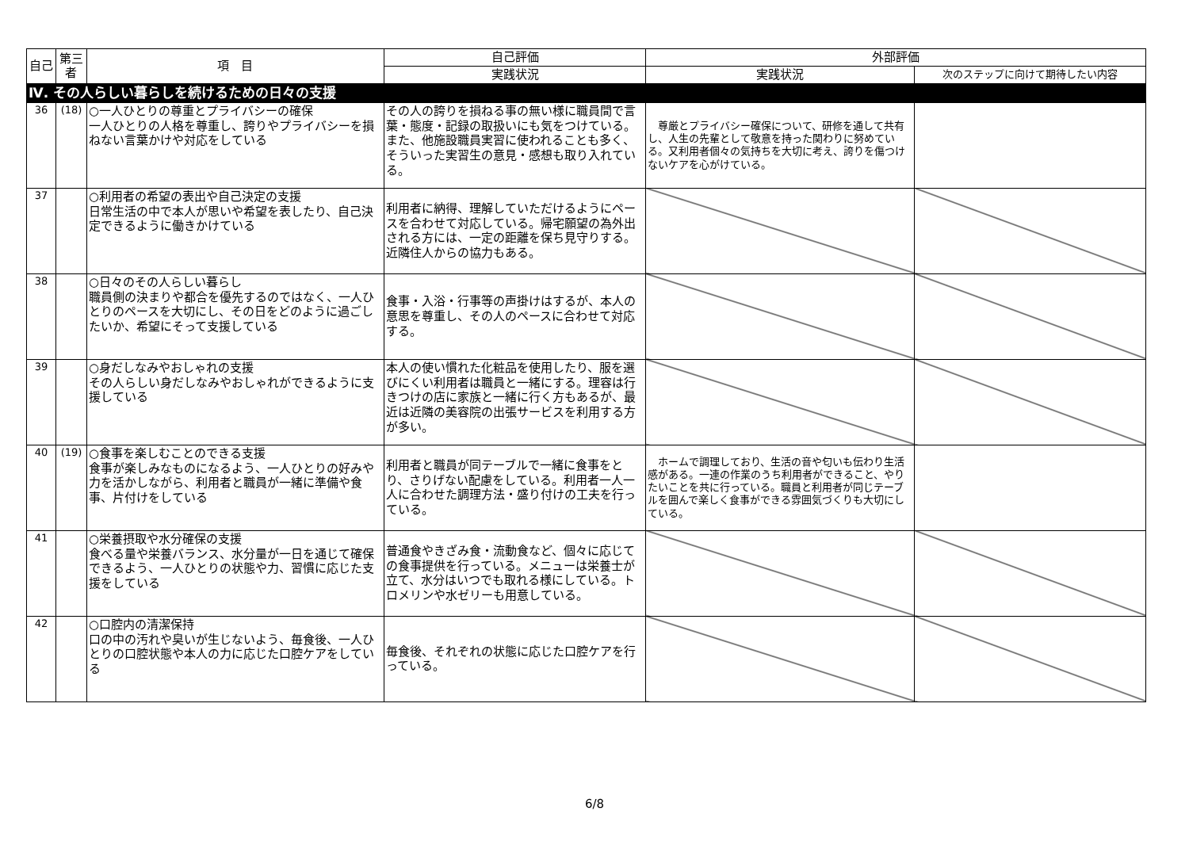| 自己 | 第三者 | 項 目 | 自己評価 | 外部評価 | |
| --- | --- | --- | --- | --- | --- |
| | | | 実践状況 | 実践状況 | 次のステップに向けて期待したい内容 |
| Ⅳ. その人らしい暮らしを続けるための日々の支援 | | | | | |
| 36 | (18) | ○一人ひとりの尊重とプライバシーの確保 一人ひとりの人格を尊重し、誇りやプライバシーを損ねない言葉かけや対応をしている | その人の誇りを損ねる事の無い様に職員間で言葉・態度・記録の取扱いにも気をつけている。また、他施設職員実習に使われることも多く、そういった実習生の意見・感想も取り入れている。 | 尊厳とプライバシー確保について、研修を通して共有し、人生の先輩として敬意を持った関わりに努めている。又利用者個々の気持ちを大切に考え、誇りを傷つけないケアを心がけている。 | |
| 37 | | ○利用者の希望の表出や自己決定の支援 日常生活の中で本人が思いや希望を表したり、自己決定できるように働きかけている | 利用者に納得、理解していただけるようにペースを合わせて対応している。帰宅願望の為外出される方には、一定の距離を保ち見守りする。近隣住人からの協力もある。 | | |
| 38 | | ○日々のその人らしい暮らし 職員側の決まりや都合を優先するのではなく、一人ひとりのペースを大切にし、その日をどのように過ごしたいか、希望にそって支援している | 食事・入浴・行事等の声掛けはするが、本人の意思を尊重し、その人のペースに合わせて対応する。 | | |
| 39 | | ○身だしなみやおしゃれの支援 その人らしい身だしなみやおしゃれができるように支援している | 本人の使い慣れた化粧品を使用したり、服を選びにくい利用者は職員と一緒にする。理容は行きつけの店に家族と一緒に行く方もあるが、最近は近隣の美容院の出張サービスを利用する方が多い。 | | |
| 40 | (19) | ○食事を楽しむことのできる支援 食事が楽しみなものになるよう、一人ひとりの好みや力を活かしながら、利用者と職員が一緒に準備や食事、片付けをしている | 利用者と職員が同テーブルで一緒に食事をとり、さりげない配慮をしている。利用者一人一人に合わせた調理方法・盛り付けの工夫を行っている。 | ホームで調理しており、生活の音や匂いも伝わり生活感がある。一連の作業のうち利用者ができること、やりたいことを共に行っている。職員と利用者が同じテーブルを囲んで楽しく食事ができる雰囲気づくりも大切にしている。 | |
| 41 | | ○栄養摂取や水分確保の支援 食べる量や栄養バランス、水分量が一日を通じて確保できるよう、一人ひとりの状態や力、習慣に応じた支援をしている | 普通食やきざみ食・流動食など、個々に応じての食事提供を行っている。メニューは栄養士が立て、水分はいつでも取れる様にしている。トロメリンや水ゼリーも用意している。 | | |
| 42 | | ○口腔内の清潔保持 口の中の汚れや臭いが生じないよう、毎食後、一人ひとりの口腔状態や本人の力に応じた口腔ケアをしている | 毎食後、それぞれの状態に応じた口腔ケアを行っている。 | | |
6/8